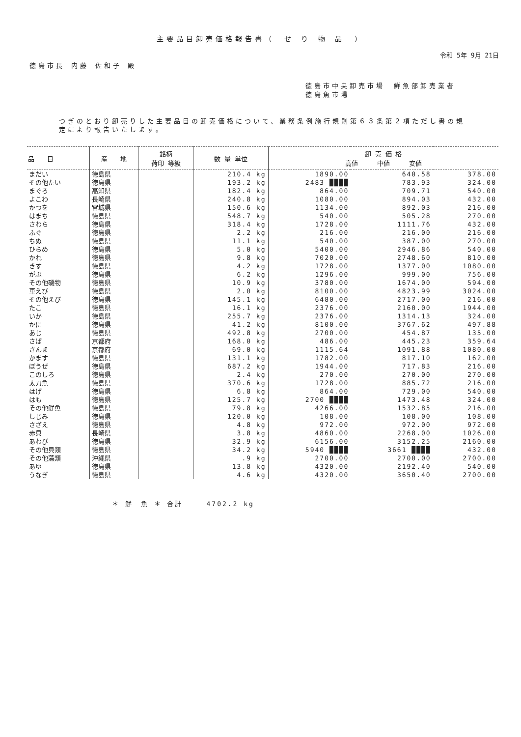主要品目卸売価格報告書（　せ り 物 品　）
令和 5年 9月 21日
徳島市長 内藤 佐和子 殿
徳島市中央卸売市場　鮮魚部卸売業者
徳島魚市場
つぎのとおり卸売りした主要品目の卸売価格について、業務条例施行規則第６３条第２項ただし書の規定により報告いたします。
| 品 目 | 産 地 | 銘柄 荷印 等級 | 数 量 単位 | 卸 売 価 格 高値 中値 安値 | | |
| --- | --- | --- | --- | --- | --- | --- |
| まだい | 徳島県 | | 210.4 kg | 1890.00 | 640.58 | 378.00 |
| その他たい | 徳島県 | | 193.2 kg | 2483 ████ | 783.93 | 324.00 |
| まぐろ | 高知県 | | 182.4 kg | 864.00 | 709.71 | 540.00 |
| よこわ | 長崎県 | | 240.8 kg | 1080.00 | 894.03 | 432.00 |
| かつを | 宮城県 | | 150.6 kg | 1134.00 | 892.03 | 216.00 |
| はまち | 徳島県 | | 548.7 kg | 540.00 | 505.28 | 270.00 |
| さわら | 徳島県 | | 318.4 kg | 1728.00 | 1111.76 | 432.00 |
| ふぐ | 徳島県 | | 2.2 kg | 216.00 | 216.00 | 216.00 |
| ちぬ | 徳島県 | | 11.1 kg | 540.00 | 387.00 | 270.00 |
| ひらめ | 徳島県 | | 5.0 kg | 5400.00 | 2946.86 | 540.00 |
| かれ | 徳島県 | | 9.8 kg | 7020.00 | 2748.60 | 810.00 |
| きす | 徳島県 | | 4.2 kg | 1728.00 | 1377.00 | 1080.00 |
| がぶ | 徳島県 | | 6.2 kg | 1296.00 | 999.00 | 756.00 |
| その他磯物 | 徳島県 | | 10.9 kg | 3780.00 | 1674.00 | 594.00 |
| 車えび | 徳島県 | | 2.0 kg | 8100.00 | 4823.99 | 3024.00 |
| その他えび | 徳島県 | | 145.1 kg | 6480.00 | 2717.00 | 216.00 |
| たこ | 徳島県 | | 16.1 kg | 2376.00 | 2160.00 | 1944.00 |
| いか | 徳島県 | | 255.7 kg | 2376.00 | 1314.13 | 324.00 |
| かに | 徳島県 | | 41.2 kg | 8100.00 | 3767.62 | 497.88 |
| あじ | 徳島県 | | 492.8 kg | 2700.00 | 454.87 | 135.00 |
| さば | 京都府 | | 168.0 kg | 486.00 | 445.23 | 359.64 |
| さんま | 京都府 | | 69.0 kg | 1115.64 | 1091.88 | 1080.00 |
| かます | 徳島県 | | 131.1 kg | 1782.00 | 817.10 | 162.00 |
| ぼうぜ | 徳島県 | | 687.2 kg | 1944.00 | 717.83 | 216.00 |
| このしろ | 徳島県 | | 2.4 kg | 270.00 | 270.00 | 270.00 |
| 太刀魚 | 徳島県 | | 370.6 kg | 1728.00 | 885.72 | 216.00 |
| はげ | 徳島県 | | 6.8 kg | 864.00 | 729.00 | 540.00 |
| はも | 徳島県 | | 125.7 kg | 2700 ████ | 1473.48 | 324.00 |
| その他鮮魚 | 徳島県 | | 79.8 kg | 4266.00 | 1532.85 | 216.00 |
| しじみ | 徳島県 | | 120.0 kg | 108.00 | 108.00 | 108.00 |
| さざえ | 徳島県 | | 4.8 kg | 972.00 | 972.00 | 972.00 |
| 赤貝 | 長崎県 | | 3.8 kg | 4860.00 | 2268.00 | 1026.00 |
| あわび | 徳島県 | | 32.9 kg | 6156.00 | 3152.25 | 2160.00 |
| その他貝類 | 徳島県 | | 34.2 kg | 5940 ████ | 3661 ████ | 432.00 |
| その他藻類 | 沖縄県 | | .9 kg | 2700.00 | 2700.00 | 2700.00 |
| あゆ | 徳島県 | | 13.8 kg | 4320.00 | 2192.40 | 540.00 |
| うなぎ | 徳島県 | | 4.6 kg | 4320.00 | 3650.40 | 2700.00 |
＊ 鮮　魚 ＊ 合計　　　4702.2 kg